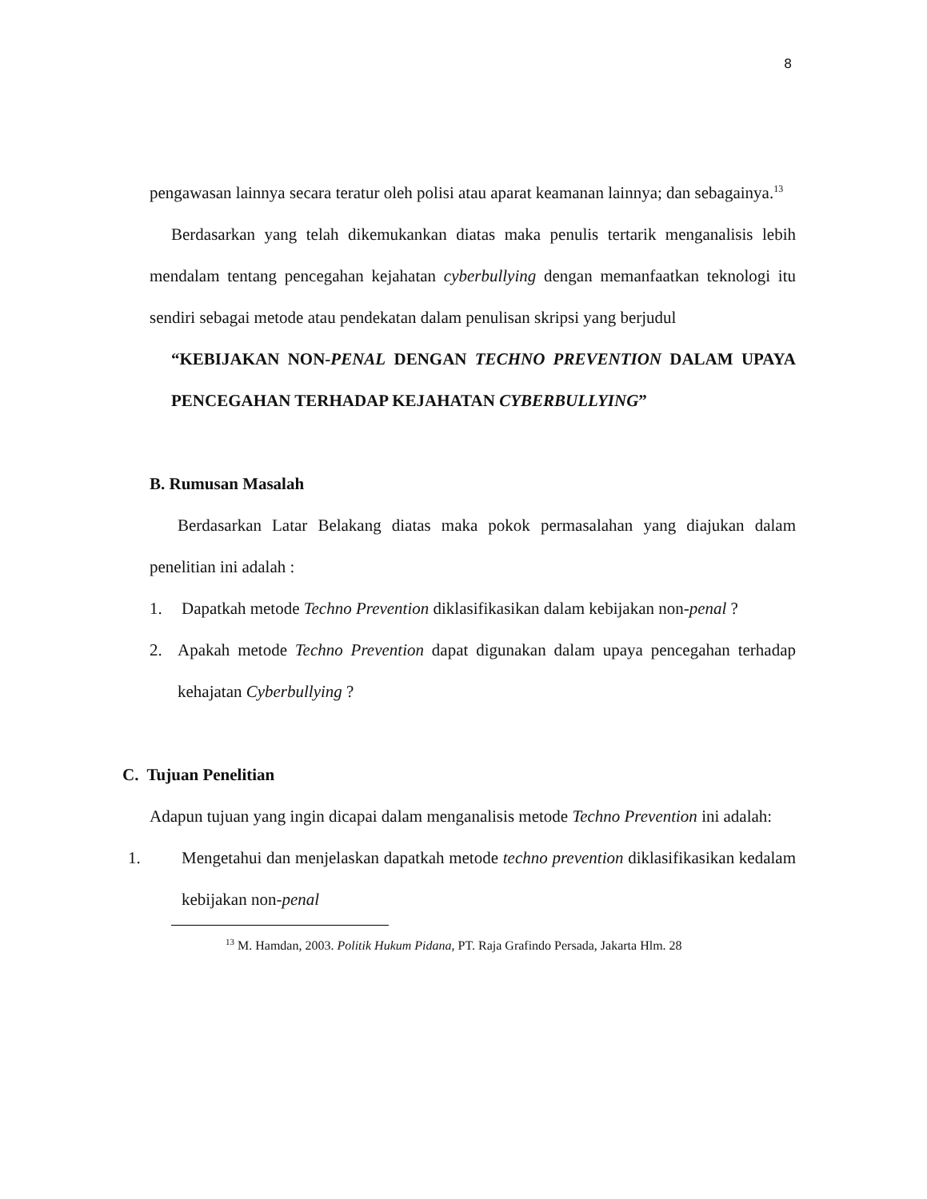8
pengawasan lainnya secara teratur oleh polisi atau aparat keamanan lainnya; dan sebagainya.<sup>13</sup>
Berdasarkan yang telah dikemukankan diatas maka penulis tertarik menganalisis lebih mendalam tentang pencegahan kejahatan cyberbullying dengan memanfaatkan teknologi itu sendiri sebagai metode atau pendekatan dalam penulisan skripsi yang berjudul
“KEBIJAKAN NON-PENAL DENGAN TECHNO PREVENTION DALAM UPAYA PENCEGAHAN TERHADAP KEJAHATAN CYBERBULLYING”
B. Rumusan Masalah
Berdasarkan Latar Belakang diatas maka pokok permasalahan yang diajukan dalam penelitian ini adalah :
1. Dapatkah metode Techno Prevention diklasifikasikan dalam kebijakan non-penal ?
2.
Apakah metode Techno Prevention dapat digunakan dalam upaya pencegahan terhadap kehajatan Cyberbullying ?
C. Tujuan Penelitian
Adapun tujuan yang ingin dicapai dalam menganalisis metode Techno Prevention ini adalah:
1.
Mengetahui dan menjelaskan dapatkah metode techno prevention diklasifikasikan kedalam kebijakan non-penal
<sup>13</sup> M. Hamdan, 2003. Politik Hukum Pidana, PT. Raja Grafindo Persada, Jakarta Hlm. 28